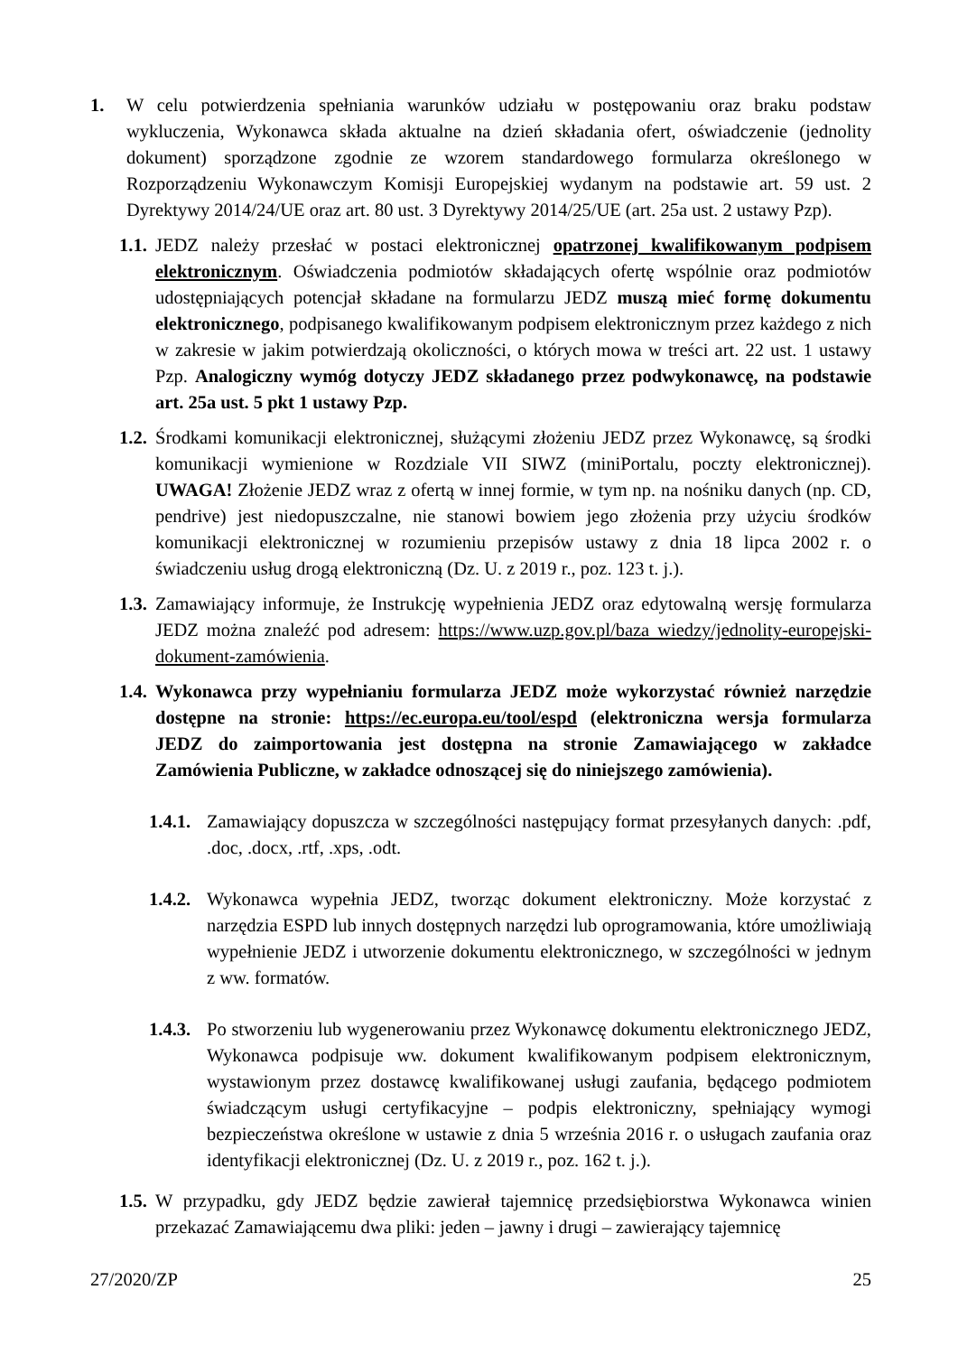1. W celu potwierdzenia spełniania warunków udziału w postępowaniu oraz braku podstaw wykluczenia, Wykonawca składa aktualne na dzień składania ofert, oświadczenie (jednolity dokument) sporządzone zgodnie ze wzorem standardowego formularza określonego w Rozporządzeniu Wykonawczym Komisji Europejskiej wydanym na podstawie art. 59 ust. 2 Dyrektywy 2014/24/UE oraz art. 80 ust. 3 Dyrektywy 2014/25/UE (art. 25a ust. 2 ustawy Pzp).
1.1.
JEDZ należy przesłać w postaci elektronicznej opatrzonej kwalifikowanym podpisem elektronicznym. Oświadczenia podmiotów składających ofertę wspólnie oraz podmiotów udostępniających potencjał składane na formularzu JEDZ muszą mieć formę dokumentu elektronicznego, podpisanego kwalifikowanym podpisem elektronicznym przez każdego z nich w zakresie w jakim potwierdzają okoliczności, o których mowa w treści art. 22 ust. 1 ustawy Pzp. Analogiczny wymóg dotyczy JEDZ składanego przez podwykonawcę, na podstawie art. 25a ust. 5 pkt 1 ustawy Pzp.
1.2.
Środkami komunikacji elektronicznej, służącymi złożeniu JEDZ przez Wykonawcę, są środki komunikacji wymienione w Rozdziale VII SIWZ (miniPortalu, poczty elektronicznej). UWAGA! Złożenie JEDZ wraz z ofertą w innej formie, w tym np. na nośniku danych (np. CD, pendrive) jest niedopuszczalne, nie stanowi bowiem jego złożenia przy użyciu środków komunikacji elektronicznej w rozumieniu przepisów ustawy z dnia 18 lipca 2002 r. o świadczeniu usług drogą elektroniczną (Dz. U. z 2019 r., poz. 123 t. j.).
1.3.
Zamawiający informuje, że Instrukcję wypełnienia JEDZ oraz edytowalną wersję formularza JEDZ można znaleźć pod adresem: https://www.uzp.gov.pl/baza wiedzy/jednolity-europejski-dokument-zamówienia.
1.4.
Wykonawca przy wypełnianiu formularza JEDZ może wykorzystać również narzędzie dostępne na stronie: https://ec.europa.eu/tool/espd (elektroniczna wersja formularza JEDZ do zaimportowania jest dostępna na stronie Zamawiającego w zakładce Zamówienia Publiczne, w zakładce odnoszącej się do niniejszego zamówienia).
1.4.1.
Zamawiający dopuszcza w szczególności następujący format przesyłanych danych: .pdf, .doc, .docx, .rtf, .xps, .odt.
1.4.2.
Wykonawca wypełnia JEDZ, tworząc dokument elektroniczny. Może korzystać z narzędzia ESPD lub innych dostępnych narzędzi lub oprogramowania, które umożliwiają wypełnienie JEDZ i utworzenie dokumentu elektronicznego, w szczególności w jednym z ww. formatów.
1.4.3.
Po stworzeniu lub wygenerowaniu przez Wykonawcę dokumentu elektronicznego JEDZ, Wykonawca podpisuje ww. dokument kwalifikowanym podpisem elektronicznym, wystawionym przez dostawcę kwalifikowanej usługi zaufania, będącego podmiotem świadczącym usługi certyfikacyjne – podpis elektroniczny, spełniający wymogi bezpieczeństwa określone w ustawie z dnia 5 września 2016 r. o usługach zaufania oraz identyfikacji elektronicznej (Dz. U. z 2019 r., poz. 162 t. j.).
1.5.
W przypadku, gdy JEDZ będzie zawierał tajemnicę przedsiębiorstwa Wykonawca winien przekazać Zamawiającemu dwa pliki: jeden – jawny i drugi – zawierający tajemnicę
27/2020/ZP 25